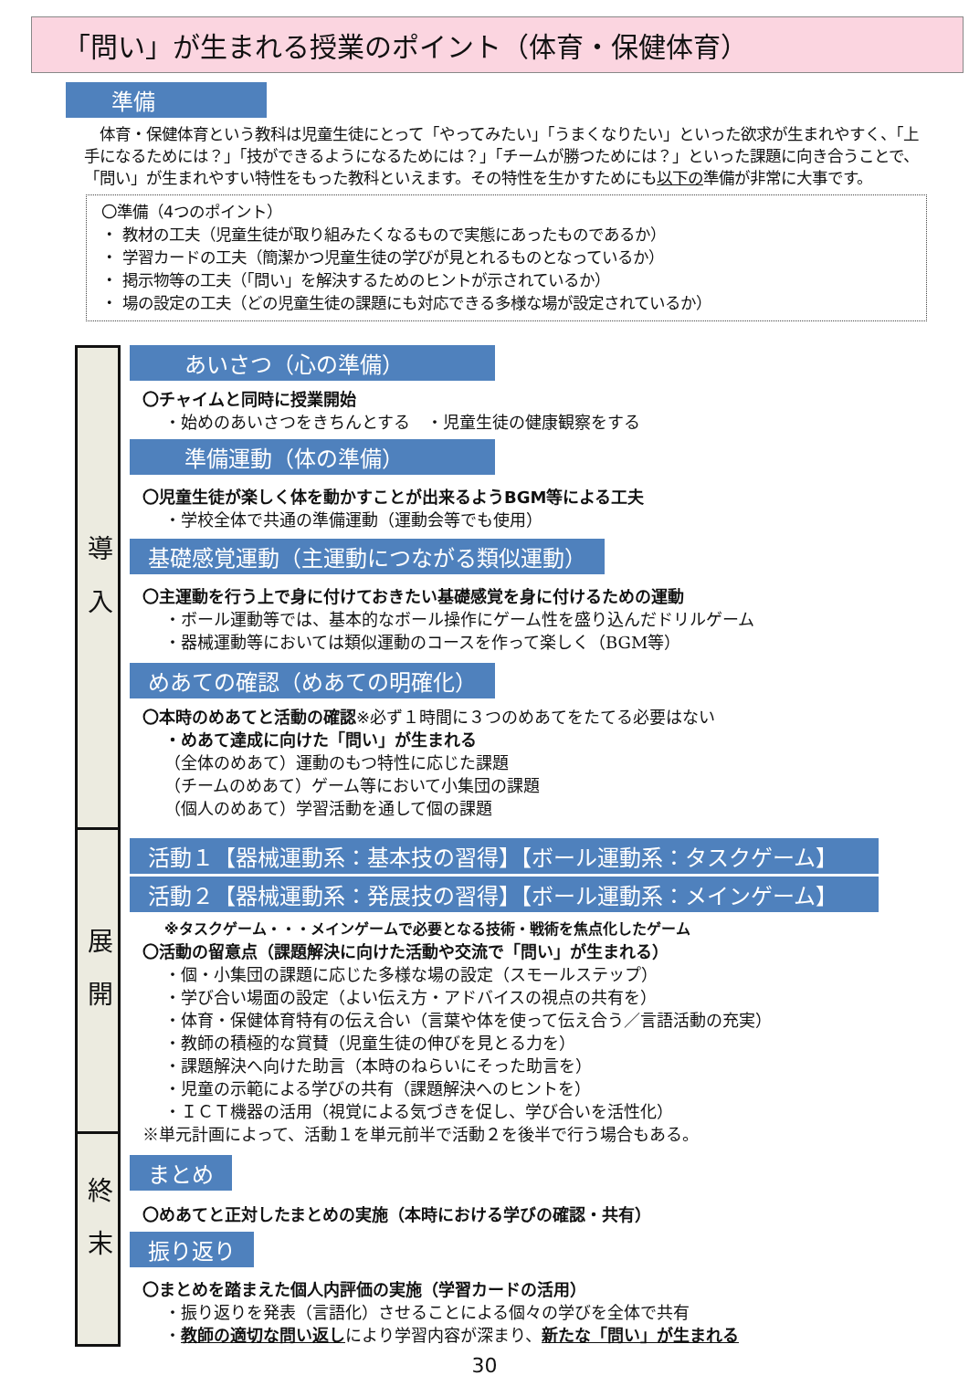「問い」が生まれる授業のポイント（体育・保健体育）
準備
　体育・保健体育という教科は児童生徒にとって「やってみたい」「うまくなりたい」といった欲求が生まれやすく、「上手になるためには？」「技ができるようになるためには？」「チームが勝つためには？」といった課題に向き合うことで、「問い」が生まれやすい特性をもった教科といえます。その特性を生かすためにも以下の準備が非常に大事です。
〇準備（4つのポイント）
・ 教材の工夫（児童生徒が取り組みたくなるもので実態にあったものであるか）
・ 学習カードの工夫（簡潔かつ児童生徒の学びが見とれるものとなっているか）
・ 掲示物等の工夫（「問い」を解決するためのヒントが示されているか）
・ 場の設定の工夫（どの児童生徒の課題にも対応できる多様な場が設定されているか）
導入
展開
終末
あいさつ（心の準備）
〇チャイムと同時に授業開始
・始めのあいさつをきちんとする　・児童生徒の健康観察をする
準備運動（体の準備）
〇児童生徒が楽しく体を動かすことが出来るようBGM等による工夫
・学校全体で共通の準備運動（運動会等でも使用）
基礎感覚運動（主運動につながる類似運動）
〇主運動を行う上で身に付けておきたい基礎感覚を身に付けるための運動
・ボール運動等では、基本的なボール操作にゲーム性を盛り込んだドリルゲーム
・器械運動等においては類似運動のコースを作って楽しく（BGM等）
めあての確認（めあての明確化）
〇本時のめあてと活動の確認※必ず１時間に３つのめあてをたてる必要はない
・めあて達成に向けた「問い」が生まれる
（全体のめあて）運動のもつ特性に応じた課題
（チームのめあて）ゲーム等において小集団の課題
（個人のめあて）学習活動を通して個の課題
活動１【器械運動系：基本技の習得】【ボール運動系：タスクゲーム】
活動２【器械運動系：発展技の習得】【ボール運動系：メインゲーム】
※タスクゲーム・・・メインゲームで必要となる技術・戦術を焦点化したゲーム
〇活動の留意点（課題解決に向けた活動や交流で「問い」が生まれる）
・個・小集団の課題に応じた多様な場の設定（スモールステップ）
・学び合い場面の設定（よい伝え方・アドバイスの視点の共有を）
・体育・保健体育特有の伝え合い（言葉や体を使って伝え合う／言語活動の充実）
・教師の積極的な賞賛（児童生徒の伸びを見とる力を）
・課題解決へ向けた助言（本時のねらいにそった助言を）
・児童の示範による学びの共有（課題解決へのヒントを）
・ＩＣＴ機器の活用（視覚による気づきを促し、学び合いを活性化）
※単元計画によって、活動１を単元前半で活動２を後半で行う場合もある。
まとめ
〇めあてと正対したまとめの実施（本時における学びの確認・共有）
振り返り
〇まとめを踏まえた個人内評価の実施（学習カードの活用）
・振り返りを発表（言語化）させることによる個々の学びを全体で共有
・教師の適切な問い返しにより学習内容が深まり、新たな「問い」が生まれる
30